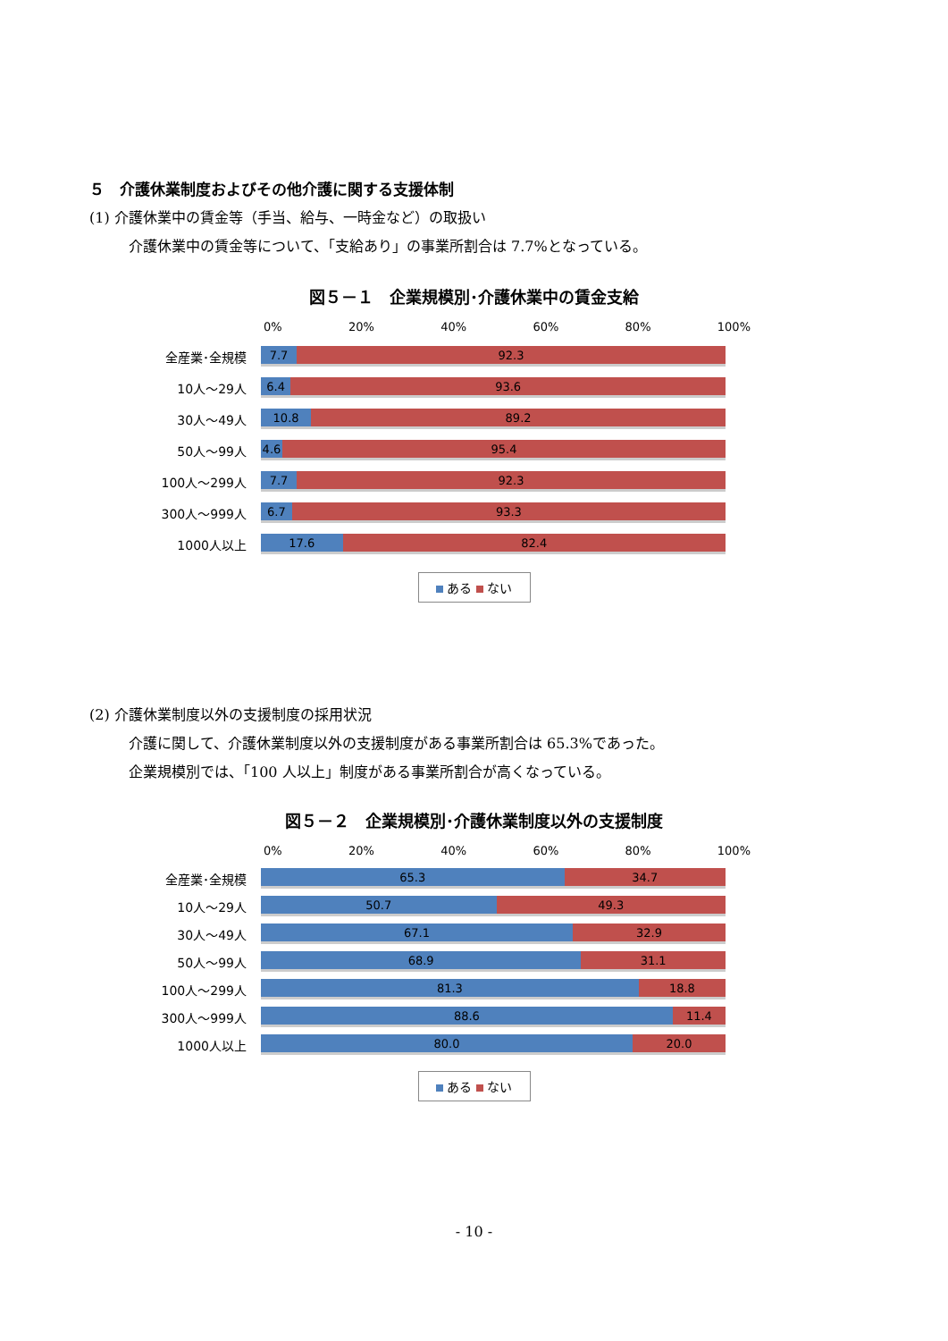５　介護休業制度およびその他介護に関する支援体制
(1) 介護休業中の賃金等（手当、給与、一時金など）の取扱い
介護休業中の賃金等について、「支給あり」の事業所割合は 7.7%となっている。
図５－１　企業規模別･介護休業中の賃金支給
0% 20% 40% 60% 80% 100%
全産業･全規模
7.7 92.3
10人～29人
6.4 93.6
30人～49人
10.8 89.2
50人～99人
4.6 95.4
100人～299人
7.7 92.3
300人～999人
6.7 93.3
1000人以上
17.6 82.4
ある ない
(2) 介護休業制度以外の支援制度の採用状況
介護に関して、介護休業制度以外の支援制度がある事業所割合は 65.3%であった。
企業規模別では、「100 人以上」制度がある事業所割合が高くなっている。
図５－２　企業規模別･介護休業制度以外の支援制度
0% 20% 40% 60% 80% 100%
全産業･全規模
65.3 34.7
10人～29人
50.7 49.3
30人～49人
67.1 32.9
50人～99人
68.9 31.1
100人～299人
81.3 18.8
300人～999人
88.6 11.4
1000人以上
80.0 20.0
ある ない
- 10 -